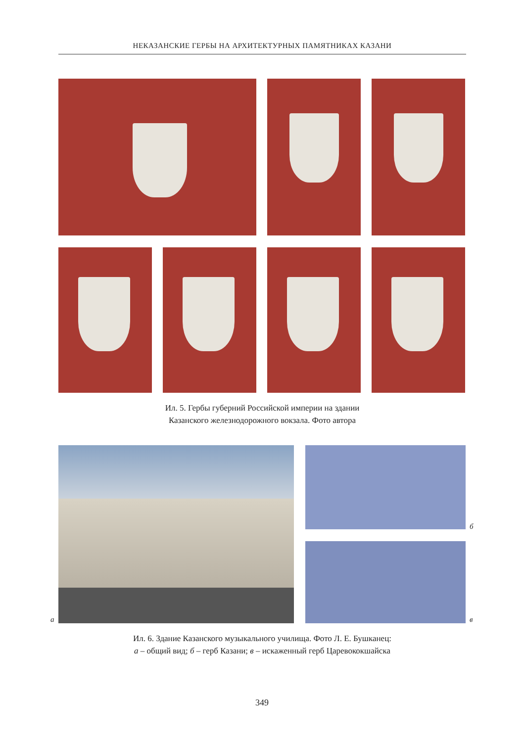НЕКАЗАНСКИЕ ГЕРБЫ НА АРХИТЕКТУРНЫХ ПАМЯТНИКАХ КАЗАНИ
Ил. 5. Гербы губерний Российской империи на здании
Казанского железнодорожного вокзала. Фото автора
а
б
в
Ил. 6. Здание Казанского музыкального училища. Фото Л. Е. Бушканец:
а – общий вид; б – герб Казани; в – искаженный герб Царевококшайска
349